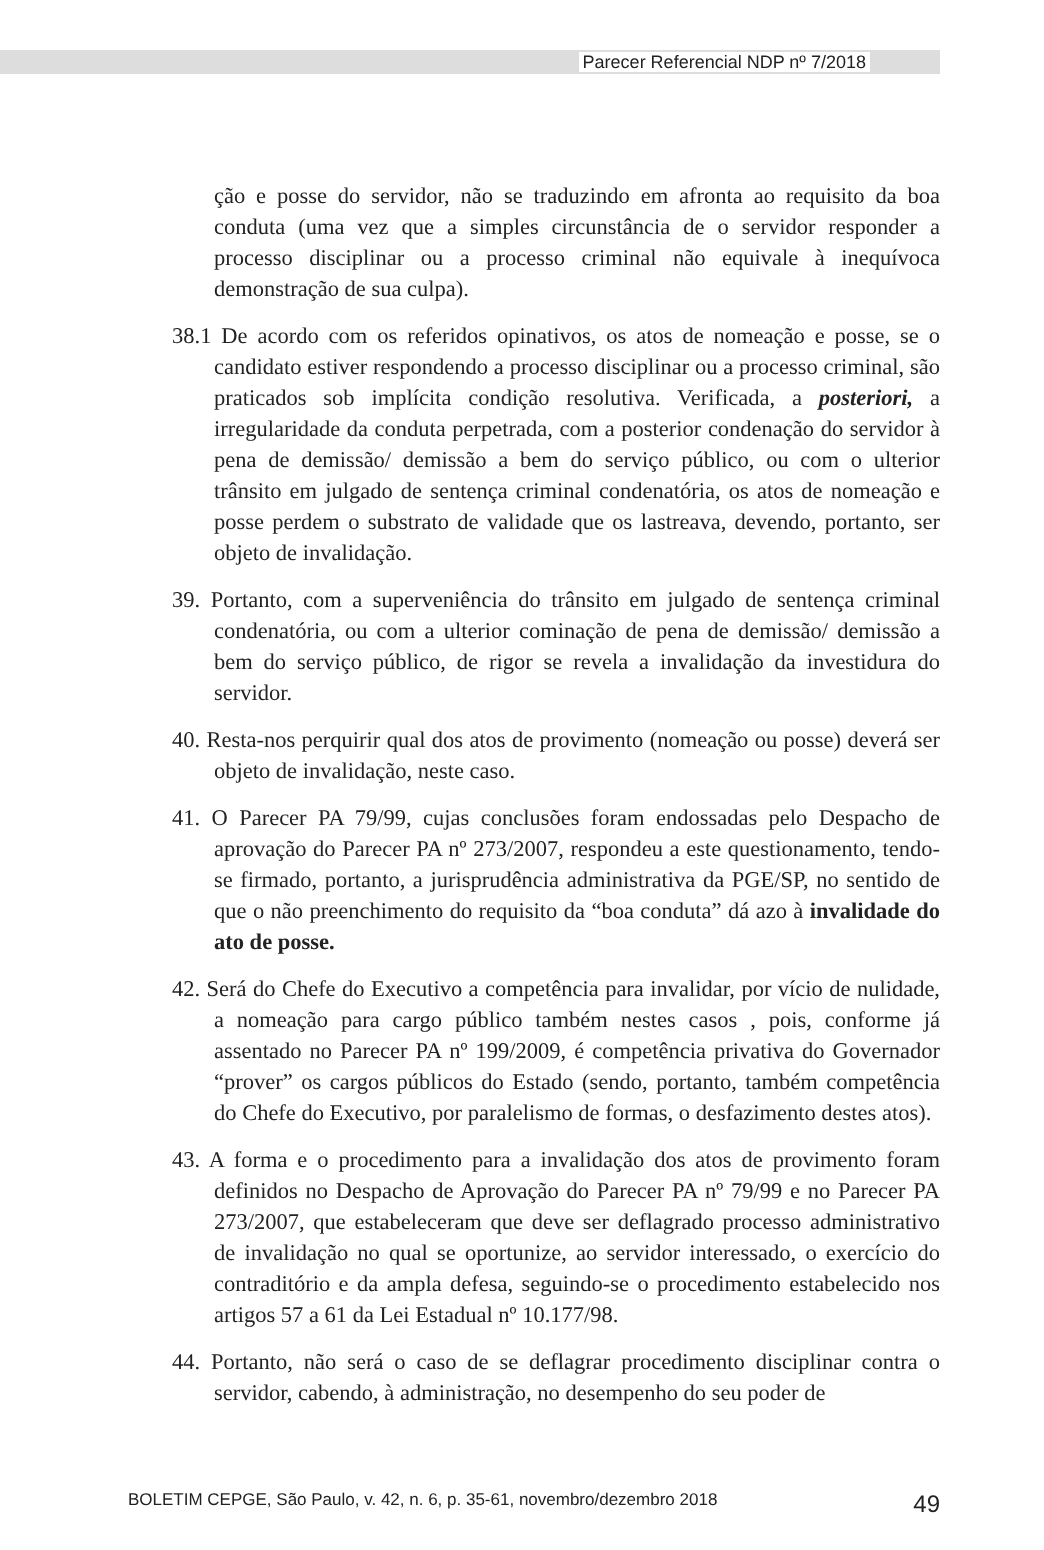Parecer Referencial NDP nº 7/2018
ção e posse do servidor, não se traduzindo em afronta ao requisito da boa conduta (uma vez que a simples circunstância de o servidor responder a processo disciplinar ou a processo criminal não equivale à inequívoca demonstração de sua culpa).
38.1 De acordo com os referidos opinativos, os atos de nomeação e posse, se o candidato estiver respondendo a processo disciplinar ou a processo criminal, são praticados sob implícita condição resolutiva. Verificada, a posteriori, a irregularidade da conduta perpetrada, com a posterior condenação do servidor à pena de demissão/ demissão a bem do serviço público, ou com o ulterior trânsito em julgado de sentença criminal condenatória, os atos de nomeação e posse perdem o substrato de validade que os lastreava, devendo, portanto, ser objeto de invalidação.
39. Portanto, com a superveniência do trânsito em julgado de sentença criminal condenatória, ou com a ulterior cominação de pena de demissão/ demissão a bem do serviço público, de rigor se revela a invalidação da investidura do servidor.
40. Resta-nos perquirir qual dos atos de provimento (nomeação ou posse) deverá ser objeto de invalidação, neste caso.
41. O Parecer PA 79/99, cujas conclusões foram endossadas pelo Despacho de aprovação do Parecer PA nº 273/2007, respondeu a este questionamento, tendo-se firmado, portanto, a jurisprudência administrativa da PGE/SP, no sentido de que o não preenchimento do requisito da “boa conduta” dá azo à invalidade do ato de posse.
42. Será do Chefe do Executivo a competência para invalidar, por vício de nulidade, a nomeação para cargo público também nestes casos , pois, conforme já assentado no Parecer PA nº 199/2009, é competência privativa do Governador “prover” os cargos públicos do Estado (sendo, portanto, também competência do Chefe do Executivo, por paralelismo de formas, o desfazimento destes atos).
43. A forma e o procedimento para a invalidação dos atos de provimento foram definidos no Despacho de Aprovação do Parecer PA nº 79/99 e no Parecer PA 273/2007, que estabeleceram que deve ser deflagrado processo administrativo de invalidação no qual se oportunize, ao servidor interessado, o exercício do contraditório e da ampla defesa, seguindo-se o procedimento estabelecido nos artigos 57 a 61 da Lei Estadual nº 10.177/98.
44. Portanto, não será o caso de se deflagrar procedimento disciplinar contra o servidor, cabendo, à administração, no desempenho do seu poder de
BOLETIM CEPGE, São Paulo, v. 42, n. 6, p. 35-61, novembro/dezembro 2018 49